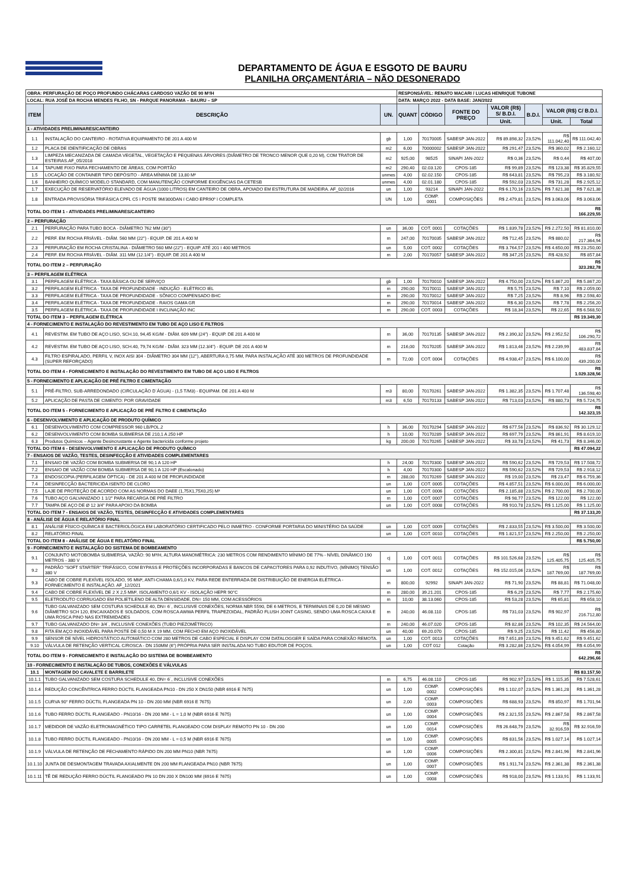DEPARTAMENTO DE ÁGUA E ESGOTO DE BAURU
PLANILHA ORÇAMENTÁRIA – NÃO DESONERADO
| OBRA: PERFURAÇÃO DE POÇO PROFUNDO CHÁCARAS CARDOSO VAZÃO DE 90 M³/H | | | RESPONSÁVEL: RENATO MACARI / LUCAS HENRIQUE TUBONE | | | | | | |
| LOCAL: RUA JOSÉ DA ROCHA MENDES FILHO, SN - PARQUE PANORAMA – BAURU – SP | | | DATA: MARÇO 2022 - DATA BASE: JAN/2022 | | | | | | |
| ITEM | DESCRIÇÃO | UN. | QUANT | CÓDIGO | FONTE DO PREÇO | VALOR (R$) S/ B.D.I. | B.D.I. | VALOR (R$) C/ B.D.I. | |
| | | | | | | Unit. | | Unit. | Total |
| 1 - ATIVIDADES PRELIMINARES/CANTEIRO | | | | | | | | | |
| 1.1 | INSTALAÇÃO DO CANTEIRO - ROTATIVA EQUIPAMENTO DE 201 A 400 M | gb | 1,00 | 70170005 | SABESP JAN-2022 | R$ 89.898,32 | 23,52% | R$ 111.042,40 | R$ 111.042,40 |
| 1.2 | PLACA DE IDENTIFICAÇÃO DE OBRAS | m2 | 6,00 | 70000002 | SABESP JAN-2022 | R$ 291,47 | 23,52% | R$ 360,02 | R$ 2.160,12 |
| 1.3 | LIMPEZA MECANIZADA DE CAMADA VEGETAL, VEGETAÇÃO E PEQUENAS ÁRVORES (DIÂMETRO DE TRONCO MENOR QUE 0,20 M), COM TRATOR DE ESTEIRAS.AF_05/2018 | m2 | 925,00 | 98525 | SINAPI JAN-2022 | R$ 0,36 | 23,52% | R$ 0,44 | R$ 407,00 |
| 1.4 | TAPUME FIXO PARA FECHAMENTO DE ÁREAS, COM PORTÃO | m2 | 290,40 | 02.03.120 | CPOS-185 | R$ 99,89 | 23,52% | R$ 123,38 | R$ 35.829,55 |
| 1.5 | LOCAÇÃO DE CONTAINER TIPO DEPÓSITO - ÁREA MÍNIMA DE 13,80 M² | unmes | 4,00 | 02.02.150 | CPOS-185 | R$ 643,81 | 23,52% | R$ 795,23 | R$ 3.180,92 |
| 1.6 | BANHEIRO QUÍMICO MODELO STANDARD, COM MANUTENÇÃO CONFORME EXIGÊNCIAS DA CETESB | unmes | 4,00 | 02.01.180 | CPOS-185 | R$ 592,03 | 23,52% | R$ 731,28 | R$ 2.925,12 |
| 1.7 | EXECUÇÃO DE RESERVATÓRIO ELEVADO DE ÁGUA (1000 LITROS) EM CANTEIRO DE OBRA, APOIADO EM ESTRUTURA DE MADEIRA. AF_02/2016 | un | 1,00 | 93214 | SINAPI JAN-2022 | R$ 6.170,16 | 23,52% | R$ 7.621,38 | R$ 7.621,38 |
| 1.8 | ENTRADA PROVISÓRIA TRIFÁSICA CPFL C5 ï POSTE 9M/300DAN ï CABO EPR90º ï COMPLETA | UN | 1,00 | COMP. 0001 | COMPOSIÇÕES | R$ 2.479,81 | 23,52% | R$ 3.063,06 | R$ 3.063,06 |
| TOTAL DO ITEM 1 - ATIVIDADES PRELIMINARES/CANTEIRO | | | | | | | | | R$ 166.229,55 |
| 2 – PERFURAÇÃO | | | | | | | | | |
| 2.1 | PERFURAÇÃO PARA TUBO BOCA - DIÂMETRO 762 MM (30") | un | 36,00 | COT. 0001 | COTAÇÕES | R$ 1.839,78 | 23,52% | R$ 2.272,50 | R$ 81.810,00 |
| 2.2 | PERF. EM ROCHA FRIÁVEL - DIÂM. 560 MM (22") - EQUIP. DE 201 A 400 M | m | 247,00 | 70170035 | SABESP JAN-2022 | R$ 712,45 | 23,52% | R$ 880,02 | R$ 217.364,94 |
| 2.3 | PERFURAÇÃO EM ROCHA CRISTALINA - DIÂMETRO 560 MM (22") - EQUIP. ATÉ 201 ï 400 METROS | un | 5,00 | COT. 0002 | COTAÇÕES | R$ 3.764,57 | 23,52% | R$ 4.650,00 | R$ 23.250,00 |
| 2.4 | PERF. EM ROCHA FRIÁVEL - DIÂM. 311 MM (12.1/4") - EQUIP. DE 201 A 400 M | m | 2,00 | 70170057 | SABESP JAN-2022 | R$ 347,25 | 23,52% | R$ 428,92 | R$ 857,84 |
| TOTAL DO ITEM 2 – PERFURAÇÃO | | | | | | | | | R$ 323.282,78 |
| 3 – PERFILAGEM ELÉTRICA | | | | | | | | | |
| 3.1 | PERFILAGEM ELÉTRICA - TAXA BÁSICA OU DE SERVIÇO | gb | 1,00 | 70170010 | SABESP JAN-2022 | R$ 4.750,00 | 23,52% | R$ 5.867,20 | R$ 5.867,20 |
| 3.2 | PERFILAGEM ELÉTRICA - TAXA DE PROFUNDIDADE - INDUÇÃO - ELÉTRICO IEL | m | 290,00 | 70170011 | SABESP JAN-2022 | R$ 5,75 | 23,52% | R$ 7,10 | R$ 2.059,00 |
| 3.3 | PERFILAGEM ELÉTRICA - TAXA DE PROFUNDIDADE - SÔNICO COMPENSADO BHC | m | 290,00 | 70170012 | SABESP JAN-2022 | R$ 7,25 | 23,52% | R$ 8,96 | R$ 2.598,40 |
| 3.4 | PERFILAGEM ELÉTRICA - TAXA DE PROFUNDIDADE - RAIOS GAMA GR | m | 290,00 | 70170014 | SABESP JAN-2022 | R$ 6,30 | 23,52% | R$ 7,78 | R$ 2.256,20 |
| 3.5 | PERFILAGEM ELÉTRICA - TAXA DE PROFUNDIDADE ï INCLINAÇÃO INC | m | 290,00 | COT. 0003 | COTAÇÕES | R$ 18,34 | 23,52% | R$ 22,65 | R$ 6.568,50 |
| TOTAL DO ITEM 3 – PERFILAGEM ELÉTRICA | | | | | | | | | R$ 19.349,30 |
| 4 - FORNECIMENTO E INSTALAÇÃO DO REVESTIMENTO EM TUBO DE AÇO LISO E FILTROS | | | | | | | | | |
| 4.1 | REVESTIM. EM TUBO DE AÇO LISO, SCH.10, 94,45 KG/M - DIÂM. 609 MM (24") - EQUIP. DE 201 A 400 M | m | 36,00 | 70170135 | SABESP JAN-2022 | R$ 2.390,32 | 23,52% | R$ 2.952,52 | R$ 106.290,72 |
| 4.2 | REVESTIM. EM TUBO DE AÇO LISO, SCH.40, 79,74 KG/M - DIÂM. 323 MM (12.3/4") - EQUIP. DE 201 A 400 M | m | 216,00 | 70170205 | SABESP JAN-2022 | R$ 1.813,46 | 23,52% | R$ 2.239,99 | R$ 483.837,84 |
| 4.3 | FILTRO ESPIRALADO, PERFIL V, INOX AISI 304 - DIÂMETRO 304 MM (12"), ABERTURA 0,75 MM, PARA INSTALAÇÃO ATÉ 300 METROS DE PROFUNDIDADE (SUPER REFORÇADO) | m | 72,00 | COT. 0004 | COTAÇÕES | R$ 4.938,47 | 23,52% | R$ 6.100,00 | R$ 439.200,00 |
| TOTAL DO ITEM 4 - FORNECIMENTO E INSTALAÇÃO DO REVESTIMENTO EM TUBO DE AÇO LISO E FILTROS | | | | | | | | | R$ 1.029.328,56 |
| 5 - FORNECIMENTO E APLICAÇÃO DE PRÉ FILTRO E CIMENTAÇÃO | | | | | | | | | |
| 5.1 | PRÉ-FILTRO, SUB-ARREDONDADO (CIRCULAÇÃO D´ÁGUA) - (1,5 T/M3) - EQUIPAM. DE 201 A 400 M | m3 | 80,00 | 70170261 | SABESP JAN-2022 | R$ 1.382,35 | 23,52% | R$ 1.707,48 | R$ 136.598,40 |
| 5.2 | APLICAÇÃO DE PASTA DE CIMENTO: POR GRAVIDADE | m3 | 6,50 | 70170133 | SABESP JAN-2022 | R$ 713,03 | 23,52% | R$ 880,73 | R$ 5.724,75 |
| TOTAL DO ITEM 5 - FORNECIMENTO E APLICAÇÃO DE PRÉ FILTRO E CIMENTAÇÃO | | | | | | | | | R$ 142.323,15 |
| 6 - DESENVOLVIMENTO E APLICAÇÃO DE PRODUTO QUÍMICO | | | | | | | | | |
| 6.1 | DESENVOLVIMENTO COM COMPRESSOR 960 LB/POL.2 | h | 36,00 | 70170294 | SABESP JAN-2022 | R$ 677,56 | 23,52% | R$ 836,92 | R$ 30.129,12 |
| 6.2 | DESENVOLVIMENTO COM BOMBA SUBMERSA DE 210,1 A 250 HP | h | 10,00 | 70170289 | SABESP JAN-2022 | R$ 697,79 | 23,52% | R$ 861,91 | R$ 8.619,10 |
| 6.3 | Produtos Químicos – Agente Desincrustante e Agente bactericida conforme projeto | kg | 200,00 | 70170265 | SABESP JAN-2022 | R$ 33,78 | 23,52% | R$ 41,73 | R$ 8.346,00 |
| TOTAL DO ITEM 6 - DESENVOLVIMENTO E APLICAÇÃO DE PRODUTO QUÍMICO | | | | | | | | | R$ 47.094,22 |
| 7 - ENSAIOS DE VAZÃO, TESTES, DESINFECÇÃO E ATIVIDADES COMPLEMENTARES | | | | | | | | | |
| 7.1 | ENSAIO DE VAZÃO COM BOMBA SUBMERSA DE 90,1 A 120 HP | h | 24,00 | 70170300 | SABESP JAN-2022 | R$ 590,62 | 23,52% | R$ 729,53 | R$ 17.508,72 |
| 7.2 | ENSAIO DE VAZÃO COM BOMBA SUBMERSA DE 90,1 A 120 HP (Escalonado) | h | 4,00 | 70170300 | SABESP JAN-2022 | R$ 590,62 | 23,52% | R$ 729,53 | R$ 2.918,12 |
| 7.3 | ENDOSCOPIA (PERFILAGEM ÓPTICA) - DE 201 A 400 M DE PROFUNDIDADE | m | 288,00 | 70170269 | SABESP JAN-2022 | R$ 19,00 | 23,52% | R$ 23,47 | R$ 6.759,36 |
| 7.4 | DESINFECÇÃO BACTERICIDA ISENTO DE CLORO | un | 1,00 | COT. 0005 | COTAÇÕES | R$ 4.857,51 | 23,52% | R$ 6.000,00 | R$ 6.000,00 |
| 7.5 | LAJE DE PROTEÇÃO DE ACORDO COM AS NORMAS DO DAEE (1,75X1,75X0,25) M³ | un | 1,00 | COT. 0006 | COTAÇÕES | R$ 2.185,88 | 23,52% | R$ 2.700,00 | R$ 2.700,00 |
| 7.6 | TUBO AÇO GALVANIZADO 1 1/2" PARA RECARGA DE PRÉ FILTRO | m | 1,00 | COT. 0007 | COTAÇÕES | R$ 98,77 | 23,52% | R$ 122,00 | R$ 122,00 |
| 7.7 | TAMPA DE AÇO DE Ø 12 3/4" PARA APOIO DA BOMBA | un | 1,00 | COT. 0008 | COTAÇÕES | R$ 910,78 | 23,52% | R$ 1.125,00 | R$ 1.125,00 |
| TOTAL DO ITEM 7 - ENSAIOS DE VAZÃO, TESTES, DESINFECÇÃO E ATIVIDADES COMPLEMENTARES | | | | | | | | | R$ 37.133,20 |
| 8 - ANÁLISE DE ÁGUA E RELATÓRIO FINAL | | | | | | | | | |
| 8.1 | ANÁLISE FÍSICO-QUÍMICA E BACTERIOLÓGICA EM LABORATÓRIO CERTIFICADO PELO INMETRO - CONFORME PORTARIA DO MINISTÉRIO DA SAÚDE | un | 1,00 | COT. 0009 | COTAÇÕES | R$ 2.833,55 | 23,52% | R$ 3.500,00 | R$ 3.500,00 |
| 8.2 | RELATÓRIO FINAL | un | 1,00 | COT. 0010 | COTAÇÕES | R$ 1.821,57 | 23,52% | R$ 2.250,00 | R$ 2.250,00 |
| TOTAL DO ITEM 8 - ANÁLISE DE ÁGUA E RELATÓRIO FINAL | | | | | | | | | R$ 5.750,00 |
| 9 - FORNECIMENTO E INSTALAÇÃO DO SISTEMA DE BOMBEAMENTO | | | | | | | | | |
| 9.1 | CONJUNTO MOTOBOMBA SUBMERSA, VAZÃO: 90 M³/H, ALTURA MANOMÉTRICA: 230 METROS COM RENDIMENTO MÍNIMO DE 77% - NÍVEL DINÂMICO 190 METROS - 380 V | cj | 1,00 | COT. 0011 | COTAÇÕES | R$ 101.526,68 | 23,52% | R$ 125.405,75 | R$ 125.405,75 |
| 9.2 | PADRÃO "SOFT STARTER" TRIFÁSICO, COM BYPASS E PROTEÇÕES INCORPORADAS E BANCOS DE CAPACITORES PARA 0,92 INDUTIVO, (MÍNIMO) TENSÃO 380 V | un | 1,00 | COT. 0012 | COTAÇÕES | R$ 152.015,06 | 23,52% | R$ 187.769,00 | R$ 187.769,00 |
| 9.3 | CABO DE COBRE FLEXÍVEL ISOLADO, 95 MM², ANTI-CHAMA 0,6/1,0 KV, PARA REDE ENTERRADA DE DISTRIBUIÇÃO DE ENERGIA ELÉTRICA - FORNECIMENTO E INSTALAÇÃO. AF_12/2021 | m | 800,00 | 92992 | SINAPI JAN-2022 | R$ 71,90 | 23,52% | R$ 88,81 | R$ 71.048,00 |
| 9.4 | CABO DE COBRE FLEXÍVEL DE 2 X 2,5 MM², ISOLAMENTO 0,6/1 KV - ISOLAÇÃO HEPR 90°C | m | 280,00 | 39.21.201 | CPOS-185 | R$ 6,29 | 23,52% | R$ 7,77 | R$ 2.175,60 |
| 9.5 | ELETRODUTO CORRUGADO EM POLIETILENO DE ALTA DENSIDADE, DN= 150 MM, COM ACESSÓRIOS | m | 10,00 | 38.13.060 | CPOS-185 | R$ 53,28 | 23,52% | R$ 65,81 | R$ 658,10 |
| 9.6 | TUBO GALVANIZADO SEM COSTURA SCHEDULE 40, DN= 6´, INCLUSIVE CONEXÕES, NORMA NBR 5590, DE 6 METROS, E TERMINAIS DE 0,20 DE MESMO DIÂMETRO SCH 120, ENCAIXADOS E SOLDADOS, COM ROSCA AWWA PERFIL TRAPEZOIDAL, PADRÃO FLUSH JOINT CASING, SENDO UMA ROSCA CAIXA E UMA ROSCA PINO NAS EXTREMIDADES | m | 240,00 | 46.08.110 | CPOS-185 | R$ 731,03 | 23,52% | R$ 902,97 | R$ 216.712,80 |
| 9.7 | TUBO GALVANIZADO DN= 3/4´, INCLUSIVE CONEXÕES (TUBO PIEZOMÉTRICO) | m | 240,00 | 46.07.020 | CPOS-185 | R$ 82,86 | 23,52% | R$ 102,35 | R$ 24.564,00 |
| 9.8 | FITA EM AÇO INOXIDÁVEL PARA POSTE DE 0,50 M X 19 MM, COM FECHO EM AÇO INOXIDÁVEL | un | 40,00 | 69.20.070 | CPOS-185 | R$ 9,25 | 23,52% | R$ 11,42 | R$ 456,80 |
| 9.9 | SENSOR DE NÍVEL HIDROSTÁTICO AUTOMÁTICO COM 280 METROS DE CABO ESPECIAL E DISPLAY COM DATALOGGER E SAÍDA PARA CONEXÃO REMOTA. | un | 1,00 | COT. 0013 | COTAÇÕES | R$ 7.651,89 | 23,52% | R$ 9.451,62 | R$ 9.451,62 |
| 9.10 | VÁLVULA DE RETENÇÃO VERTICAL C/ROSCA - DN 150MM (6") PRÓPRIA PARA SER INSTALADA NO TUBO EDUTOR DE POÇOS. | un | 1,00 | COT 012 | Cotação | R$ 3.282,86 | 23,52% | R$ 4.054,99 | R$ 4.054,99 |
| TOTAL DO ITEM 9 - FORNECIMENTO E INSTALAÇÃO DO SISTEMA DE BOMBEAMENTO | | | | | | | | | R$ 642.296,66 |
| 10 - FORNECIMENTO E INSTALAÇÃO DE TUBOS, CONEXÕES E VÁLVULAS | | | | | | | | | |
| 10.1 | MONTAGEM DO CAVALETE E BARRILETE | | | | | | | | R$ 83.157,50 |
| 10.1.1 | TUBO GALVANIZADO SEM COSTURA SCHEDULE 40, DN= 6´, INCLUSIVE CONEXÕES | m | 6,75 | 46.08.110 | CPOS-185 | R$ 902,97 | 23,52% | R$ 1.115,35 | R$ 7.528,61 |
| 10.1.4 | REDUÇÃO CONCÊNTRICA FERRO DÚCTIL FLANGEADA PN10 - DN 250 X DN150 (NBR 6916 E 7675) | un | 1,00 | COMP. 0002 | COMPOSIÇÕES | R$ 1.102,07 | 23,52% | R$ 1.361,28 | R$ 1.361,28 |
| 10.1.5 | CURVA 90° FERRO DÚCTIL FLANGEADA PN 10 - DN 200 MM (NBR 6916 E 7675) | un | 2,00 | COMP. 0003 | COMPOSIÇÕES | R$ 688,93 | 23,52% | R$ 850,97 | R$ 1.701,94 |
| 10.1.6 | TUBO FERRO DÚCTIL FLANGEADO - PN10/16 - DN 200 MM - L = 1,0 M (NBR 6916 E 7675) | un | 1,00 | COMP. 0004 | COMPOSIÇÕES | R$ 2.321,55 | 23,52% | R$ 2.867,58 | R$ 2.867,58 |
| 10.1.7 | MEDIDOR DE VAZÃO ELETROMAGNÉTICO TIPO CARRETEL FLANGEADO COM DISPLAY REMOTO PN 10 - DN 200 | un | 1,00 | COMP. 0014 | COMPOSIÇÕES | R$ 26.648,79 | 23,52% | R$ 32.916,59 | R$ 32.916,59 |
| 10.1.8 | TUBO FERRO DÚCTIL FLANGEADO - PN10/16 - DN 200 MM - L = 0,5 M (NBR 6916 E 7675) | un | 1,00 | COMP. 0005 | COMPOSIÇÕES | R$ 831,56 | 23,52% | R$ 1.027,14 | R$ 1.027,14 |
| 10.1.9 | VÁLVULA DE RETENÇÃO DE FECHAMENTO RÁPIDO DN 200 MM PN10 (NBR 7675) | un | 1,00 | COMP. 0006 | COMPOSIÇÕES | R$ 2.300,81 | 23,52% | R$ 2.841,96 | R$ 2.841,96 |
| 10.1.10 | JUNTA DE DESMONTAGEM TRAVADA AXIALMENTE DN 200 MM FLANGEADA PN10 (NBR 7675) | un | 1,00 | COMP. 0007 | COMPOSIÇÕES | R$ 1.911,74 | 23,52% | R$ 2.361,38 | R$ 2.361,38 |
| 10.1.11 | TÊ DE REDUÇÃO FERRO DÚCTIL FLANGEADO PN 10 DN 200 X DN100 MM (6916 E 7675) | un | 1,00 | COMP. 0008 | COMPOSIÇÕES | R$ 918,00 | 23,52% | R$ 1.133,91 | R$ 1.133,91 |